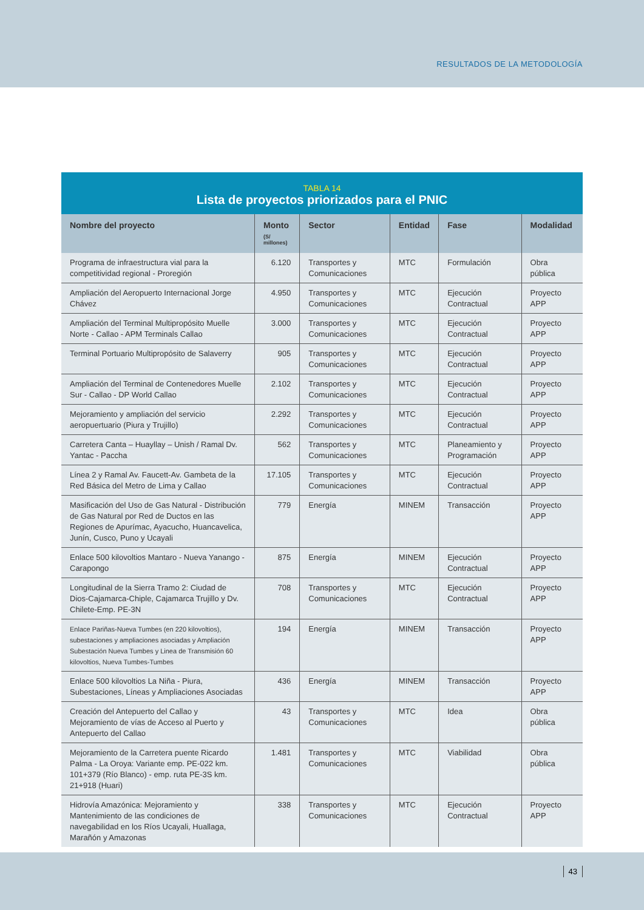RESULTADOS DE LA METODOLOGÍA
TABLA 14
Lista de proyectos priorizados para el PNIC
| Nombre del proyecto | Monto (S/ millones) | Sector | Entidad | Fase | Modalidad |
| --- | --- | --- | --- | --- | --- |
| Programa de infraestructura vial para la competitividad regional - Proregión | 6.120 | Transportes y Comunicaciones | MTC | Formulación | Obra pública |
| Ampliación del Aeropuerto Internacional Jorge Chávez | 4.950 | Transportes y Comunicaciones | MTC | Ejecución Contractual | Proyecto APP |
| Ampliación del Terminal Multipropósito Muelle Norte - Callao - APM Terminals Callao | 3.000 | Transportes y Comunicaciones | MTC | Ejecución Contractual | Proyecto APP |
| Terminal Portuario Multipropósito de Salaverry | 905 | Transportes y Comunicaciones | MTC | Ejecución Contractual | Proyecto APP |
| Ampliación del Terminal de Contenedores Muelle Sur - Callao - DP World Callao | 2.102 | Transportes y Comunicaciones | MTC | Ejecución Contractual | Proyecto APP |
| Mejoramiento y ampliación del servicio aeropuertuario (Piura y Trujillo) | 2.292 | Transportes y Comunicaciones | MTC | Ejecución Contractual | Proyecto APP |
| Carretera Canta – Huayllay – Unish / Ramal Dv. Yantac - Paccha | 562 | Transportes y Comunicaciones | MTC | Planeamiento y Programación | Proyecto APP |
| Línea 2 y Ramal Av. Faucett-Av. Gambeta de la Red Básica del Metro de Lima y Callao | 17.105 | Transportes y Comunicaciones | MTC | Ejecución Contractual | Proyecto APP |
| Masificación del Uso de Gas Natural - Distribución de Gas Natural por Red de Ductos en las Regiones de Apurímac, Ayacucho, Huancavelica, Junín, Cusco, Puno y Ucayali | 779 | Energía | MINEM | Transacción | Proyecto APP |
| Enlace 500 kilovoltios Mantaro - Nueva Yanango - Carapongo | 875 | Energía | MINEM | Ejecución Contractual | Proyecto APP |
| Longitudinal de la Sierra Tramo 2: Ciudad de Dios-Cajamarca-Chiple, Cajamarca Trujillo y Dv. Chilete-Emp. PE-3N | 708 | Transportes y Comunicaciones | MTC | Ejecución Contractual | Proyecto APP |
| Enlace Pariñas-Nueva Tumbes (en 220 kilovoltios), subestaciones y ampliaciones asociadas y Ampliación Subestación Nueva Tumbes y Linea de Transmisión 60 kilovoltios, Nueva Tumbes-Tumbes | 194 | Energía | MINEM | Transacción | Proyecto APP |
| Enlace 500 kilovoltios La Niña - Piura, Subestaciones, Líneas y Ampliaciones Asociadas | 436 | Energía | MINEM | Transacción | Proyecto APP |
| Creación del Antepuerto del Callao y Mejoramiento de vías de Acceso al Puerto y Antepuerto del Callao | 43 | Transportes y Comunicaciones | MTC | Idea | Obra pública |
| Mejoramiento de la Carretera puente Ricardo Palma - La Oroya: Variante emp. PE-022 km. 101+379 (Río Blanco) - emp. ruta PE-3S km. 21+918 (Huari) | 1.481 | Transportes y Comunicaciones | MTC | Viabilidad | Obra pública |
| Hidrovía Amazónica: Mejoramiento y Mantenimiento de las condiciones de navegabilidad en los Ríos Ucayali, Huallaga, Marañón y Amazonas | 338 | Transportes y Comunicaciones | MTC | Ejecución Contractual | Proyecto APP |
43